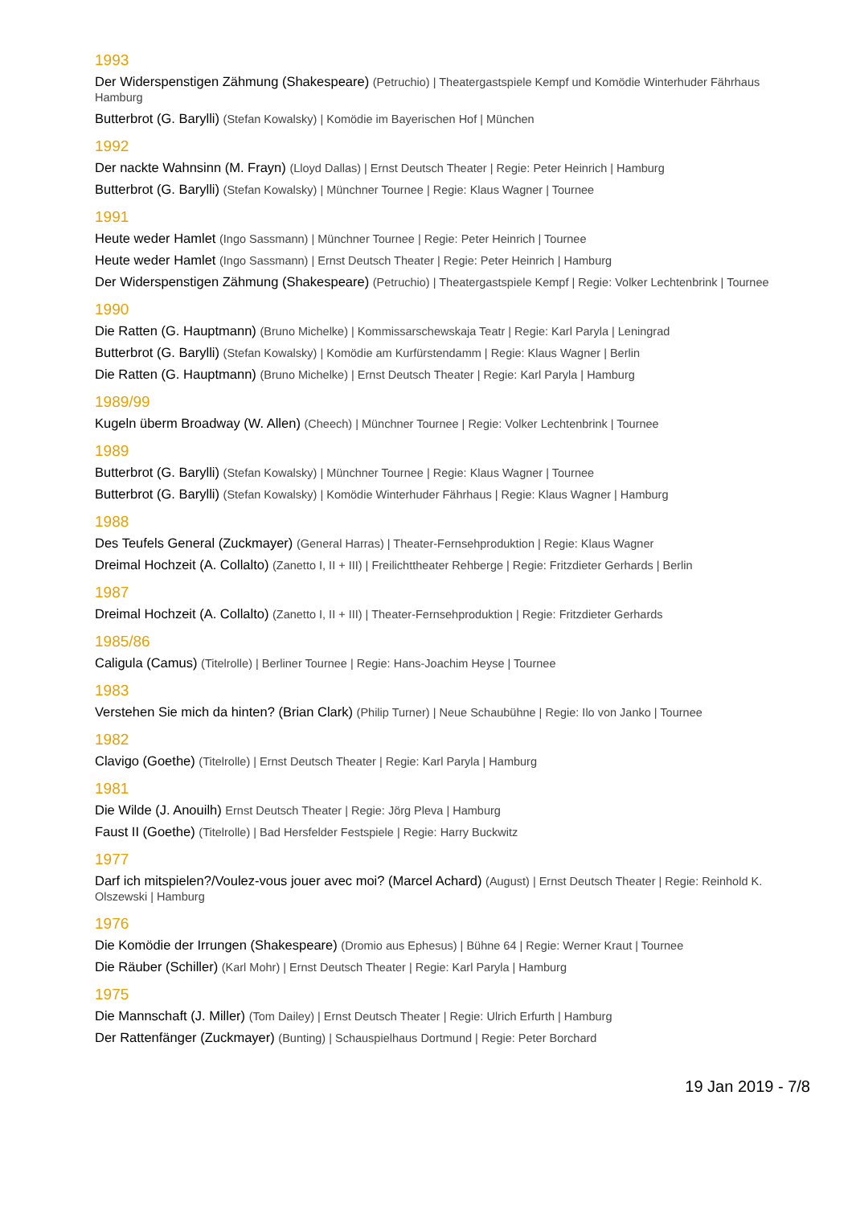1993
Der Widerspenstigen Zähmung (Shakespeare) (Petruchio) | Theatergastspiele Kempf und Komödie Winterhuder Fährhaus Hamburg
Butterbrot (G. Barylli) (Stefan Kowalsky) | Komödie im Bayerischen Hof | München
1992
Der nackte Wahnsinn (M. Frayn) (Lloyd Dallas) | Ernst Deutsch Theater | Regie: Peter Heinrich | Hamburg
Butterbrot (G. Barylli) (Stefan Kowalsky) | Münchner Tournee | Regie: Klaus Wagner | Tournee
1991
Heute weder Hamlet (Ingo Sassmann) | Münchner Tournee | Regie: Peter Heinrich | Tournee
Heute weder Hamlet (Ingo Sassmann) | Ernst Deutsch Theater | Regie: Peter Heinrich | Hamburg
Der Widerspenstigen Zähmung (Shakespeare) (Petruchio) | Theatergastspiele Kempf | Regie: Volker Lechtenbrink | Tournee
1990
Die Ratten (G. Hauptmann) (Bruno Michelke) | Kommissarschewskaja Teatr | Regie: Karl Paryla | Leningrad
Butterbrot (G. Barylli) (Stefan Kowalsky) | Komödie am Kurfürstendamm | Regie: Klaus Wagner | Berlin
Die Ratten (G. Hauptmann) (Bruno Michelke) | Ernst Deutsch Theater | Regie: Karl Paryla | Hamburg
1989/99
Kugeln überm Broadway (W. Allen) (Cheech) | Münchner Tournee | Regie: Volker Lechtenbrink | Tournee
1989
Butterbrot (G. Barylli) (Stefan Kowalsky) | Münchner Tournee | Regie: Klaus Wagner | Tournee
Butterbrot (G. Barylli) (Stefan Kowalsky) | Komödie Winterhuder Fährhaus | Regie: Klaus Wagner | Hamburg
1988
Des Teufels General (Zuckmayer) (General Harras) | Theater-Fernsehproduktion | Regie: Klaus Wagner
Dreimal Hochzeit (A. Collalto) (Zanetto I, II + III) | Freilichttheater Rehberge | Regie: Fritzdieter Gerhards | Berlin
1987
Dreimal Hochzeit (A. Collalto) (Zanetto I, II + III) | Theater-Fernsehproduktion | Regie: Fritzdieter Gerhards
1985/86
Caligula (Camus) (Titelrolle) | Berliner Tournee | Regie: Hans-Joachim Heyse | Tournee
1983
Verstehen Sie mich da hinten? (Brian Clark) (Philip Turner) | Neue Schaubühne | Regie: Ilo von Janko | Tournee
1982
Clavigo (Goethe) (Titelrolle) | Ernst Deutsch Theater | Regie: Karl Paryla | Hamburg
1981
Die Wilde (J. Anouilh) Ernst Deutsch Theater | Regie: Jörg Pleva | Hamburg
Faust II (Goethe) (Titelrolle) | Bad Hersfelder Festspiele | Regie: Harry Buckwitz
1977
Darf ich mitspielen?/Voulez-vous jouer avec moi? (Marcel Achard) (August) | Ernst Deutsch Theater | Regie: Reinhold K. Olszewski | Hamburg
1976
Die Komödie der Irrungen (Shakespeare) (Dromio aus Ephesus) | Bühne 64 | Regie: Werner Kraut | Tournee
Die Räuber (Schiller) (Karl Mohr) | Ernst Deutsch Theater | Regie: Karl Paryla | Hamburg
1975
Die Mannschaft (J. Miller) (Tom Dailey) | Ernst Deutsch Theater | Regie: Ulrich Erfurth | Hamburg
Der Rattenfänger (Zuckmayer) (Bunting) | Schauspielhaus Dortmund | Regie: Peter Borchard
19 Jan 2019 - 7/8